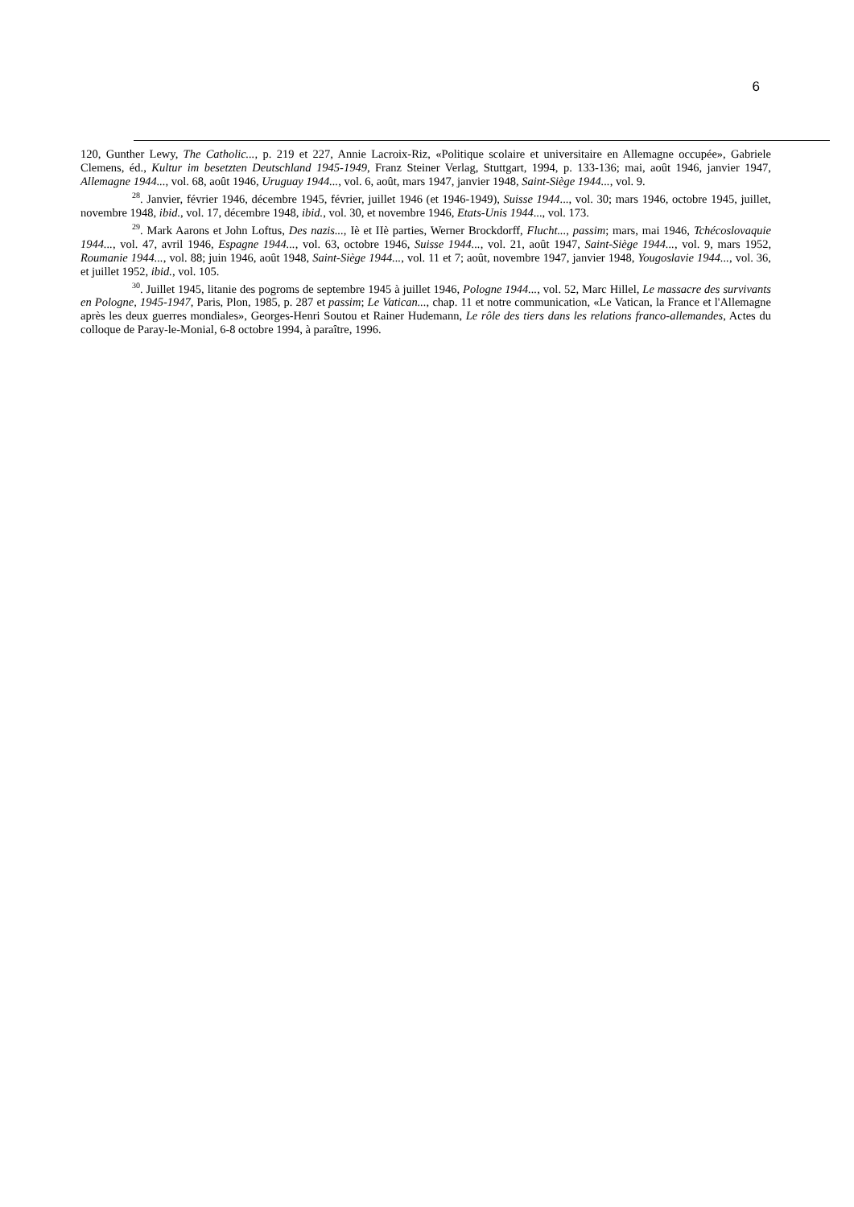6
120, Gunther Lewy, The Catholic..., p. 219 et 227, Annie Lacroix-Riz, «Politique scolaire et universitaire en Allemagne occupée», Gabriele Clemens, éd., Kultur im besetzten Deutschland 1945-1949, Franz Steiner Verlag, Stuttgart, 1994, p. 133-136; mai, août 1946, janvier 1947, Allemagne 1944..., vol. 68, août 1946, Uruguay 1944..., vol. 6, août, mars 1947, janvier 1948, Saint-Siège 1944..., vol. 9.
<sup>28</sup>. Janvier, février 1946, décembre 1945, février, juillet 1946 (et 1946-1949), Suisse 1944..., vol. 30; mars 1946, octobre 1945, juillet, novembre 1948, ibid., vol. 17, décembre 1948, ibid., vol. 30, et novembre 1946, Etats-Unis 1944..., vol. 173.
<sup>29</sup>. Mark Aarons et John Loftus, Des nazis..., Iè et IIè parties, Werner Brockdorff, Flucht..., passim; mars, mai 1946, Tchécoslovaquie 1944..., vol. 47, avril 1946, Espagne 1944..., vol. 63, octobre 1946, Suisse 1944..., vol. 21, août 1947, Saint-Siège 1944..., vol. 9, mars 1952, Roumanie 1944..., vol. 88; juin 1946, août 1948, Saint-Siège 1944..., vol. 11 et 7; août, novembre 1947, janvier 1948, Yougoslavie 1944..., vol. 36, et juillet 1952, ibid., vol. 105.
<sup>30</sup>. Juillet 1945, litanie des pogroms de septembre 1945 à juillet 1946, Pologne 1944..., vol. 52, Marc Hillel, Le massacre des survivants en Pologne, 1945-1947, Paris, Plon, 1985, p. 287 et passim; Le Vatican..., chap. 11 et notre communication, «Le Vatican, la France et l'Allemagne après les deux guerres mondiales», Georges-Henri Soutou et Rainer Hudemann, Le rôle des tiers dans les relations franco-allemandes, Actes du colloque de Paray-le-Monial, 6-8 octobre 1994, à paraître, 1996.